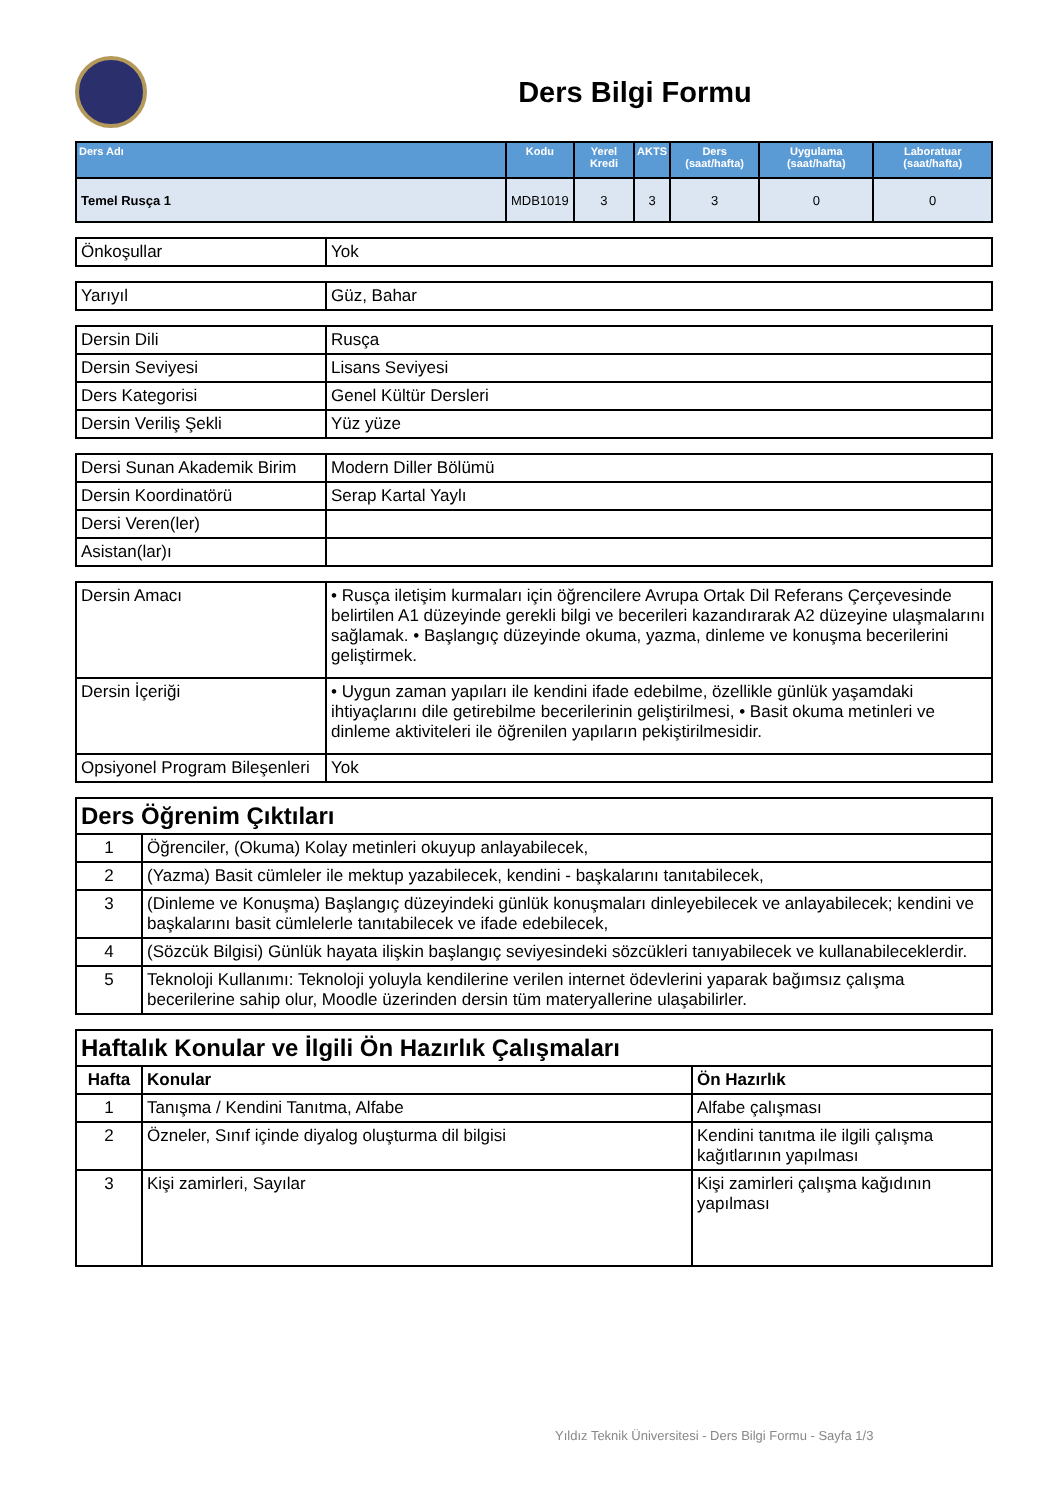Ders Bilgi Formu
| Ders Adı | Kodu | Yerel Kredi | AKTS | Ders (saat/hafta) | Uygulama (saat/hafta) | Laboratuar (saat/hafta) |
| --- | --- | --- | --- | --- | --- | --- |
| Temel Rusça 1 | MDB1019 | 3 | 3 | 3 | 0 | 0 |
| Önkoşullar | Yok |
| Yarıyıl | Güz, Bahar |
| Dersin Dili | Rusça |
| Dersin Seviyesi | Lisans Seviyesi |
| Ders Kategorisi | Genel Kültür Dersleri |
| Dersin Veriliş Şekli | Yüz yüze |
| Dersi Sunan Akademik Birim | Modern Diller Bölümü |
| Dersin Koordinatörü | Serap Kartal Yaylı |
| Dersi Veren(ler) | |
| Asistan(lar)ı | |
| Dersin Amacı | • Rusça iletişim kurmaları için öğrencilere Avrupa Ortak Dil Referans Çerçevesinde belirtilen A1 düzeyinde gerekli bilgi ve becerileri kazandırarak A2 düzeyine ulaşmalarını sağlamak. • Başlangıç düzeyinde okuma, yazma, dinleme ve konuşma becerilerini geliştirmek. |
| Dersin İçeriği | • Uygun zaman yapıları ile kendini ifade edebilme, özellikle günlük yaşamdaki ihtiyaçlarını dile getirebilme becerilerinin geliştirilmesi, • Basit okuma metinleri ve dinleme aktiviteleri ile öğrenilen yapıların pekiştirilmesidir. |
| Opsiyonel Program Bileşenleri | Yok |
| Ders Öğrenim Çıktıları | |
| 1 | Öğrenciler, (Okuma) Kolay metinleri okuyup anlayabilecek, |
| 2 | (Yazma) Basit cümleler ile mektup yazabilecek, kendini - başkalarını tanıtabilecek, |
| 3 | (Dinleme ve Konuşma) Başlangıç düzeyindeki günlük konuşmaları dinleyebilecek ve anlayabilecek; kendini ve başkalarını basit cümlelerle tanıtabilecek ve ifade edebilecek, |
| 4 | (Sözcük Bilgisi) Günlük hayata ilişkin başlangıç seviyesindeki sözcükleri tanıyabilecek ve kullanabileceklerdir. |
| 5 | Teknoloji Kullanımı: Teknoloji yoluyla kendilerine verilen internet ödevlerini yaparak bağımsız çalışma becerilerine sahip olur, Moodle üzerinden dersin tüm materyallerine ulaşabilirler. |
| Haftalık Konular ve İlgili Ön Hazırlık Çalışmaları | | |
| Hafta | Konular | Ön Hazırlık |
| 1 | Tanışma / Kendini Tanıtma, Alfabe | Alfabe çalışması |
| 2 | Özneler, Sınıf içinde diyalog oluşturma dil bilgisi | Kendini tanıtma ile ilgili çalışma kağıtlarının yapılması |
| 3 | Kişi zamirleri, Sayılar | Kişi zamirleri çalışma kağıdının yapılması |
Yıldız Teknik Üniversitesi - Ders Bilgi Formu - Sayfa 1/3